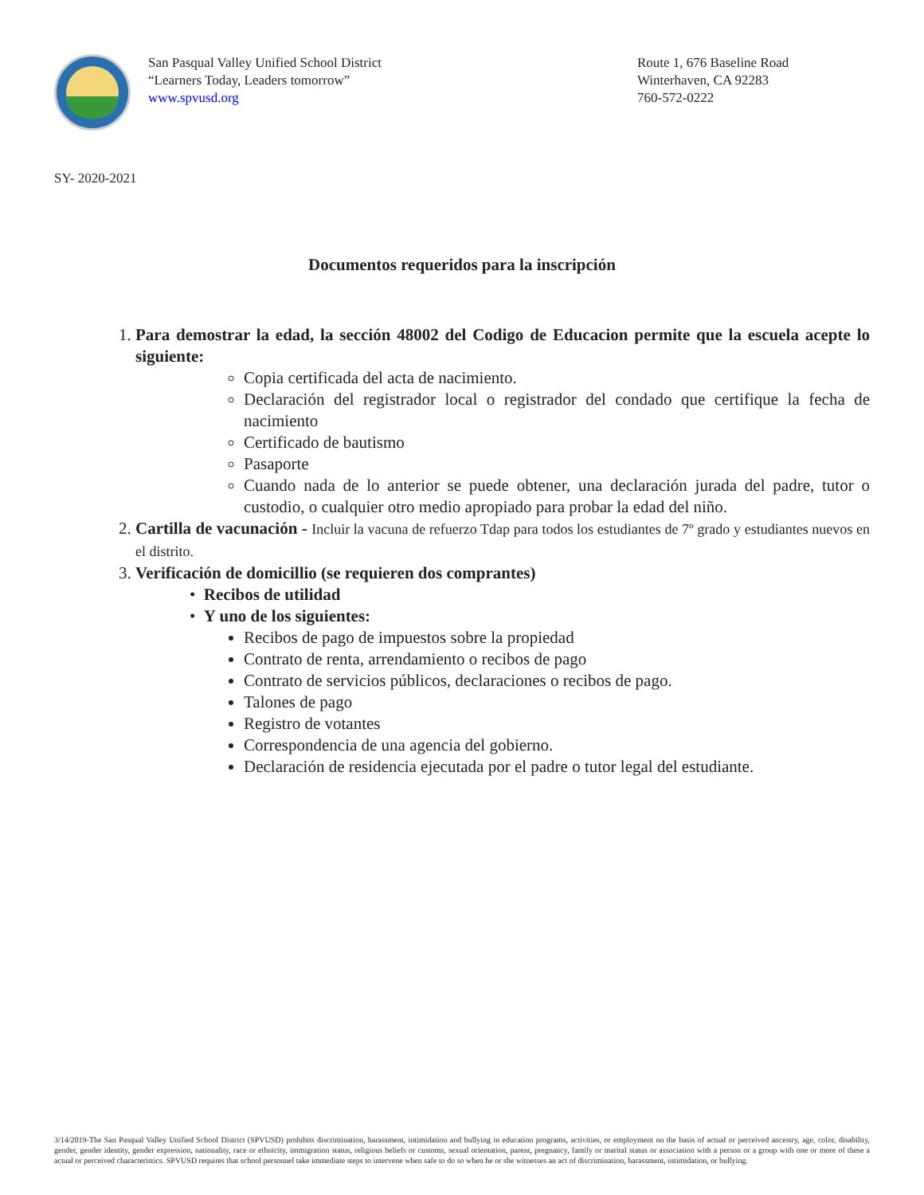San Pasqual Valley Unified School District
“Learners Today, Leaders tomorrow”
www.spvusd.org
Route 1, 676 Baseline Road
Winterhaven, CA 92283
760-572-0222
SY- 2020-2021
Documentos requeridos para la inscripción
1. Para demostrar la edad, la sección 48002 del Codigo de Educacion permite que la escuela acepte lo siguiente:
Copia certificada del acta de nacimiento.
Declaración del registrador local o registrador del condado que certifique la fecha de nacimiento
Certificado de bautismo
Pasaporte
Cuando nada de lo anterior se puede obtener, una declaración jurada del padre, tutor o custodio, o cualquier otro medio apropiado para probar la edad del niño.
2. Cartilla de vacunación - Incluir la vacuna de refuerzo Tdap para todos los estudiantes de 7º grado y estudiantes nuevos en el distrito.
3. Verificación de domicillio (se requieren dos comprantes)
• Recibos de utilidad
• Y uno de los siguientes:
Recibos de pago de impuestos sobre la propiedad
Contrato de renta, arrendamiento o recibos de pago
Contrato de servicios públicos, declaraciones o recibos de pago.
Talones de pago
Registro de votantes
Correspondencia de una agencia del gobierno.
Declaración de residencia ejecutada por el padre o tutor legal del estudiante.
3/14/2019-The San Pasqual Valley Unified School District (SPVUSD) prohibits discrimination, harassment, intimidation and bullying in education programs, activities, or employment on the basis of actual or perceived ancestry, age, color, disability, gender, gender identity, gender expression, nationality, race or ethnicity, immigration status, religious beliefs or customs, sexual orientation, parent, pregnancy, family or marital status or association with a person or a group with one or more of these a actual or perceived characteristics. SPVUSD requires that school personnel take immediate steps to intervene when safe to do so when he or she witnesses an act of discrimination, harassment, intimidation, or bullying.